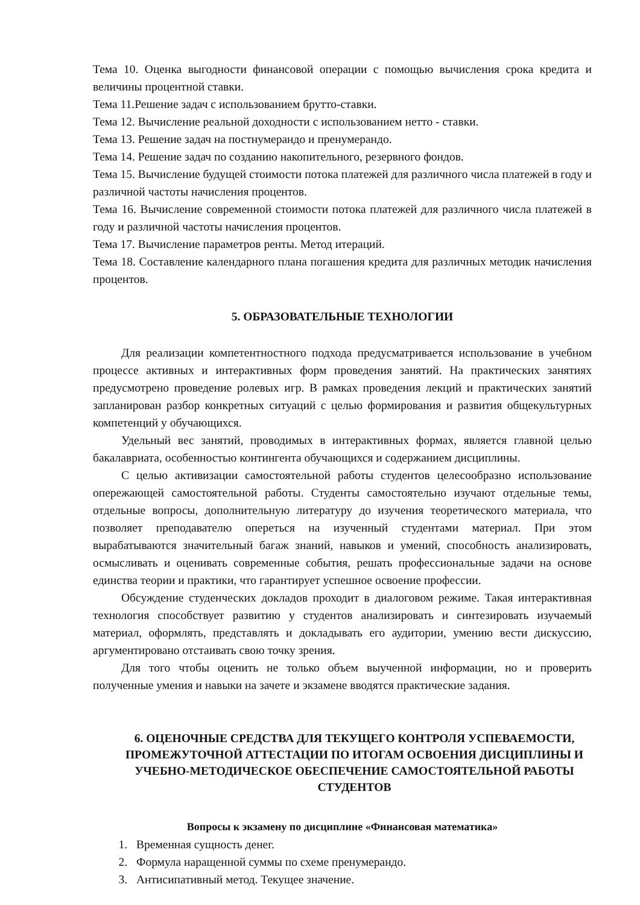Тема 10. Оценка выгодности финансовой операции с помощью вычисления срока кредита и величины процентной ставки.
Тема 11.Решение задач с использованием брутто-ставки.
Тема 12. Вычисление реальной доходности с использованием нетто - ставки.
Тема 13. Решение задач на постнумерандо и пренумерандо.
Тема 14. Решение задач по созданию накопительного, резервного фондов.
Тема 15. Вычисление будущей стоимости потока платежей для различного числа платежей в году и различной частоты начисления процентов.
Тема 16. Вычисление современной стоимости потока платежей для различного числа платежей в году и различной частоты начисления процентов.
Тема 17. Вычисление параметров ренты. Метод итераций.
Тема 18. Составление календарного плана погашения кредита для различных методик начисления процентов.
5. ОБРАЗОВАТЕЛЬНЫЕ ТЕХНОЛОГИИ
Для реализации компетентностного подхода предусматривается использование в учебном процессе активных и интерактивных форм проведения занятий. На практических занятиях предусмотрено проведение ролевых игр. В рамках проведения лекций и практических занятий запланирован разбор конкретных ситуаций с целью формирования и развития общекультурных компетенций у обучающихся.
Удельный вес занятий, проводимых в интерактивных формах, является главной целью бакалавриата, особенностью контингента обучающихся и содержанием дисциплины.
С целью активизации самостоятельной работы студентов целесообразно использование опережающей самостоятельной работы. Студенты самостоятельно изучают отдельные темы, отдельные вопросы, дополнительную литературу до изучения теоретического материала, что позволяет преподавателю опереться на изученный студентами материал. При этом вырабатываются значительный багаж знаний, навыков и умений, способность анализировать, осмысливать и оценивать современные события, решать профессиональные задачи на основе единства теории и практики, что гарантирует успешное освоение профессии.
Обсуждение студенческих докладов проходит в диалоговом режиме. Такая интерактивная технология способствует развитию у студентов анализировать и синтезировать изучаемый материал, оформлять, представлять и докладывать его аудитории, умению вести дискуссию, аргументировано отстаивать свою точку зрения.
Для того чтобы оценить не только объем выученной информации, но и проверить полученные умения и навыки на зачете и экзамене вводятся практические задания.
6. ОЦЕНОЧНЫЕ СРЕДСТВА ДЛЯ ТЕКУЩЕГО КОНТРОЛЯ УСПЕВАЕМОСТИ, ПРОМЕЖУТОЧНОЙ АТТЕСТАЦИИ ПО ИТОГАМ ОСВОЕНИЯ ДИСЦИПЛИНЫ И УЧЕБНО-МЕТОДИЧЕСКОЕ ОБЕСПЕЧЕНИЕ САМОСТОЯТЕЛЬНОЙ РАБОТЫ СТУДЕНТОВ
Вопросы к экзамену по дисциплине «Финансовая математика»
1. Временная сущность денег.
2. Формула наращенной суммы по схеме пренумерандо.
3. Антисипативный метод. Текущее значение.